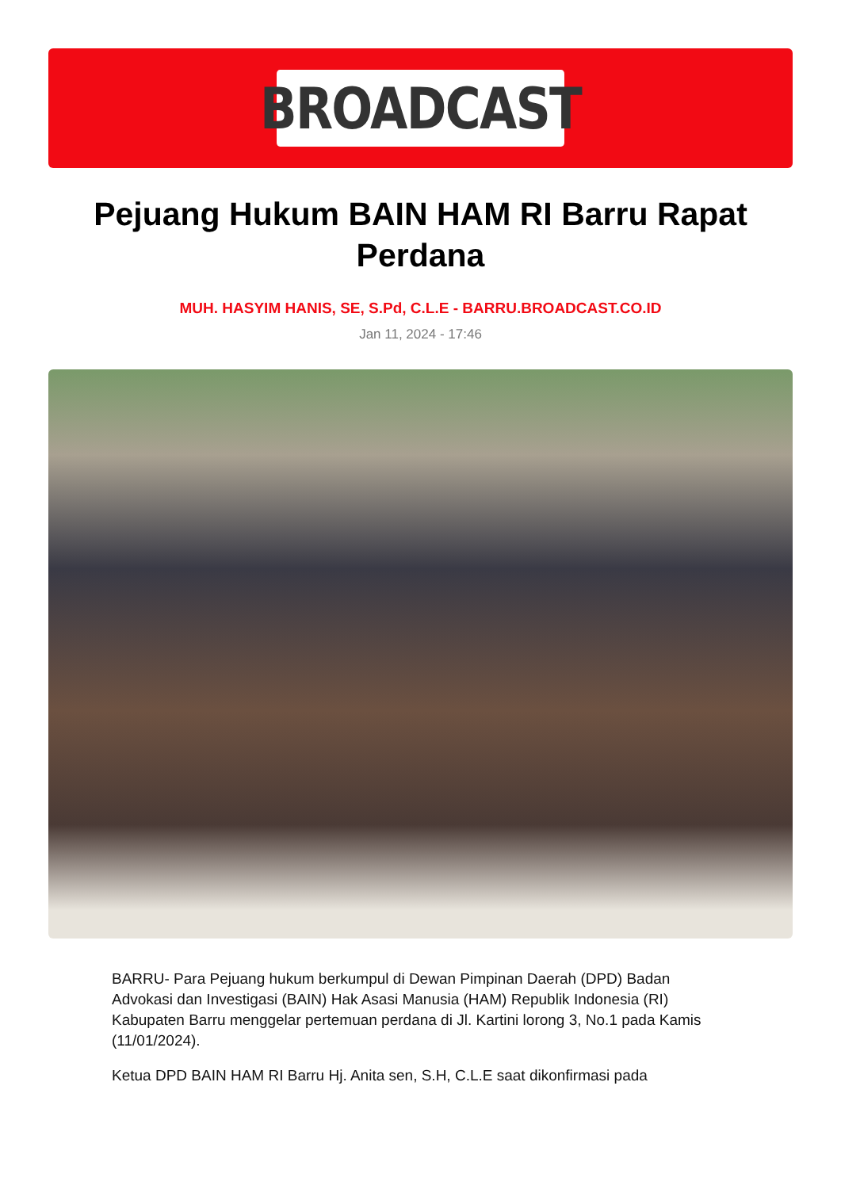BROADCAST
Pejuang Hukum BAIN HAM RI Barru Rapat Perdana
MUH. HASYIM HANIS, SE, S.Pd, C.L.E - BARRU.BROADCAST.CO.ID
Jan 11, 2024 - 17:46
BARRU- Para Pejuang hukum berkumpul di Dewan Pimpinan Daerah (DPD) Badan Advokasi dan Investigasi (BAIN) Hak Asasi Manusia (HAM) Republik Indonesia (RI) Kabupaten Barru menggelar pertemuan perdana di Jl. Kartini lorong 3, No.1 pada Kamis (11/01/2024).
Ketua DPD BAIN HAM RI Barru Hj. Anita sen, S.H, C.L.E saat dikonfirmasi pada